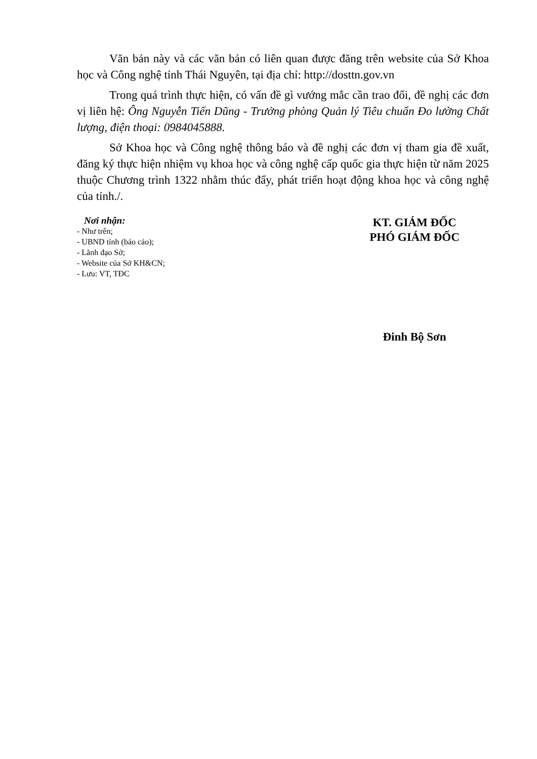Văn bản này và các văn bản có liên quan được đăng trên website của Sở Khoa học và Công nghệ tỉnh Thái Nguyên, tại địa chỉ: http://dosttn.gov.vn
Trong quá trình thực hiện, có vấn đề gì vướng mắc cần trao đổi, đề nghị các đơn vị liên hệ: Ông Nguyễn Tiến Dũng - Trưởng phòng Quản lý Tiêu chuẩn Đo lường Chất lượng, điện thoại: 0984045888.
Sở Khoa học và Công nghệ thông báo và đề nghị các đơn vị tham gia đề xuất, đăng ký thực hiện nhiệm vụ khoa học và công nghệ cấp quốc gia thực hiện từ năm 2025 thuộc Chương trình 1322 nhằm thúc đẩy, phát triển hoạt động khoa học và công nghệ của tỉnh./.
Nơi nhận:
- Như trên;
- UBND tỉnh (báo cáo);
- Lãnh đạo Sở;
- Website của Sở KH&CN;
- Lưu: VT, TĐC
KT. GIÁM ĐỐC
PHÓ GIÁM ĐỐC
Đinh Bộ Sơn